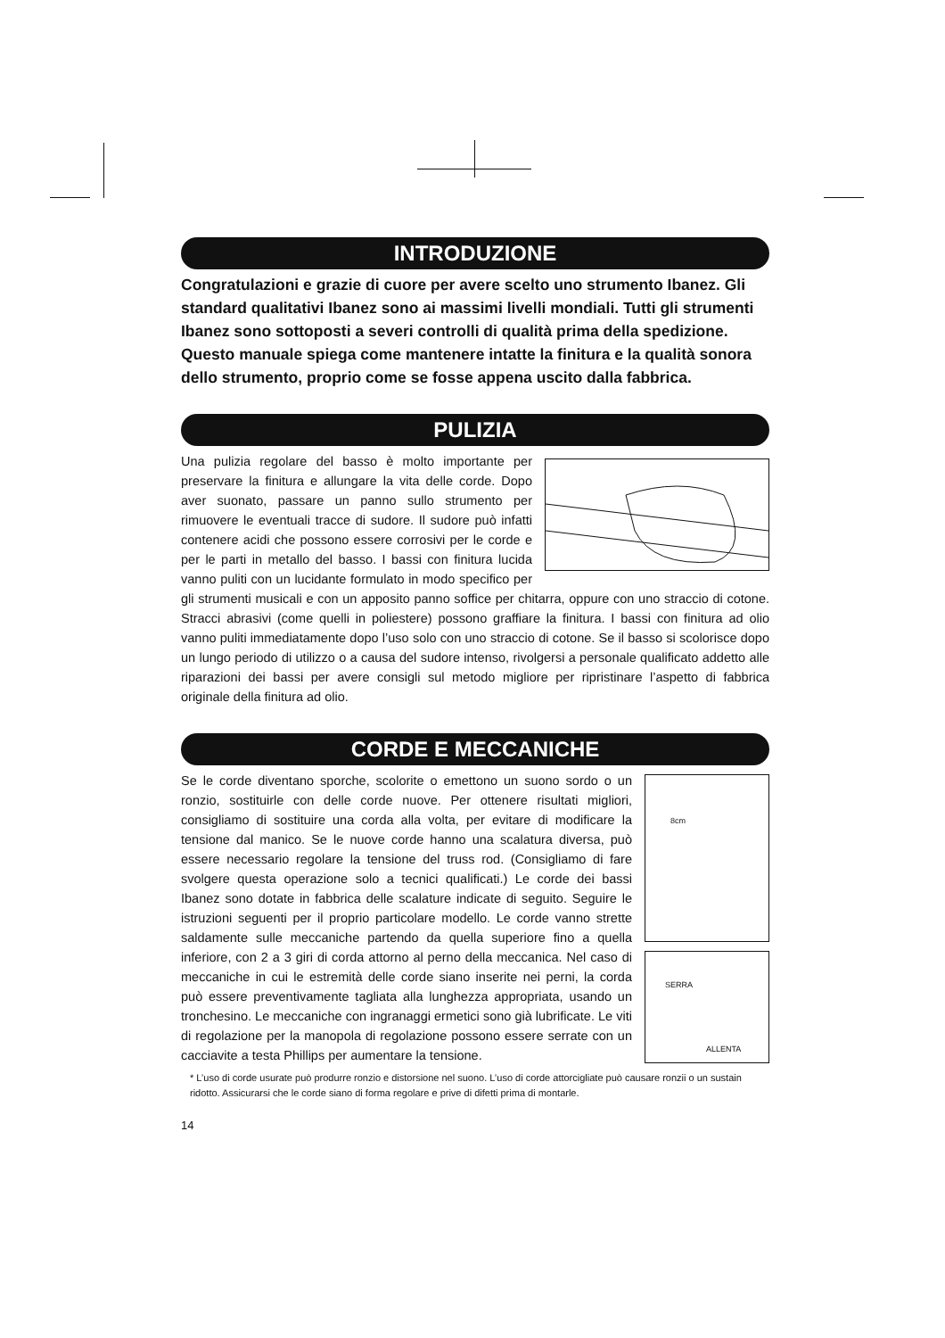INTRODUZIONE
Congratulazioni e grazie di cuore per avere scelto uno strumento Ibanez. Gli standard qualitativi Ibanez sono ai massimi livelli mondiali. Tutti gli strumenti Ibanez sono sottoposti a severi controlli di qualità prima della spedizione. Questo manuale spiega come mantenere intatte la finitura e la qualità sonora dello strumento, proprio come se fosse appena uscito dalla fabbrica.
PULIZIA
Una pulizia regolare del basso è molto importante per preservare la finitura e allungare la vita delle corde. Dopo aver suonato, passare un panno sullo strumento per rimuovere le eventuali tracce di sudore. Il sudore può infatti contenere acidi che possono essere corrosivi per le corde e per le parti in metallo del basso. I bassi con finitura lucida vanno puliti con un lucidante formulato in modo specifico per gli strumenti musicali e con un apposito panno soffice per chitarra, oppure con uno straccio di cotone. Stracci abrasivi (come quelli in poliestere) possono graffiare la finitura. I bassi con finitura ad olio vanno puliti immediatamente dopo l’uso solo con uno straccio di cotone. Se il basso si scolorisce dopo un lungo periodo di utilizzo o a causa del sudore intenso, rivolgersi a personale qualificato addetto alle riparazioni dei bassi per avere consigli sul metodo migliore per ripristinare l’aspetto di fabbrica originale della finitura ad olio.
CORDE E MECCANICHE
8cm
SERRA
ALLENTA
Se le corde diventano sporche, scolorite o emettono un suono sordo o un ronzio, sostituirle con delle corde nuove. Per ottenere risultati migliori, consigliamo di sostituire una corda alla volta, per evitare di modificare la tensione dal manico. Se le nuove corde hanno una scalatura diversa, può essere necessario regolare la tensione del truss rod. (Consigliamo di fare svolgere questa operazione solo a tecnici qualificati.) Le corde dei bassi Ibanez sono dotate in fabbrica delle scalature indicate di seguito. Seguire le istruzioni seguenti per il proprio particolare modello. Le corde vanno strette saldamente sulle meccaniche partendo da quella superiore fino a quella inferiore, con 2 a 3 giri di corda attorno al perno della meccanica. Nel caso di meccaniche in cui le estremità delle corde siano inserite nei perni, la corda può essere preventivamente tagliata alla lunghezza appropriata, usando un tronchesino. Le meccaniche con ingranaggi ermetici sono già lubrificate. Le viti di regolazione per la manopola di regolazione possono essere serrate con un cacciavite a testa Phillips per aumentare la tensione.
* L’uso di corde usurate può produrre ronzio e distorsione nel suono. L’uso di corde attorcigliate può causare ronzii o un sustain ridotto. Assicurarsi che le corde siano di forma regolare e prive di difetti prima di montarle.
14